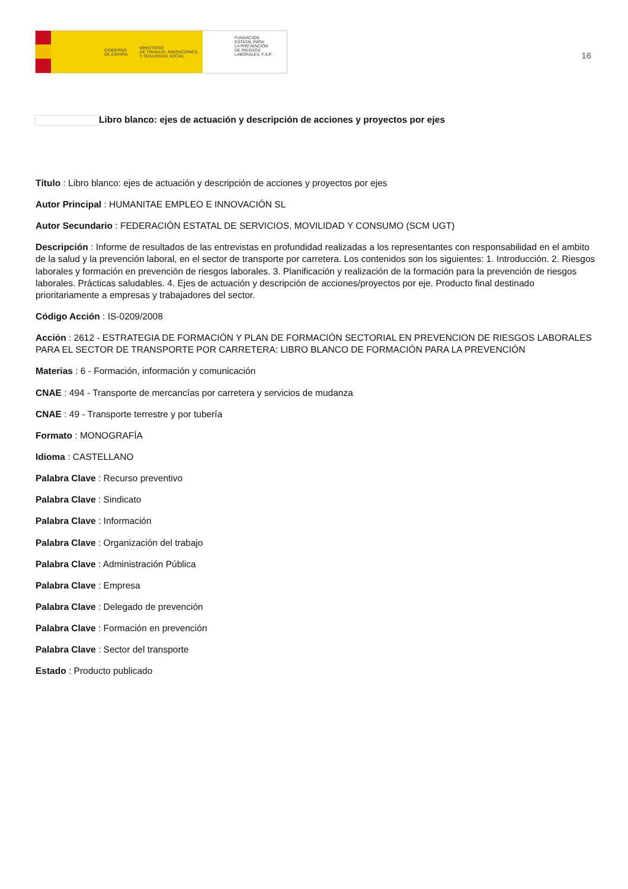GOBIERNO
DE ESPAÑA MINISTERIO
DE TRABAJO, MIGRACIONES
Y SEGURIDAD SOCIAL
FUNDACIÓN
ESTATAL PARA
LA PREVENCIÓN
DE RIESGOS
LABORALES, F.S.P.
16
Libro blanco: ejes de actuación y descripción de acciones y proyectos por ejes
Título : Libro blanco: ejes de actuación y descripción de acciones y proyectos por ejes
Autor Principal : HUMANITAE EMPLEO E INNOVACIÓN SL
Autor Secundario : FEDERACIÓN ESTATAL DE SERVICIOS, MOVILIDAD Y CONSUMO (SCM UGT)
Descripción : Informe de resultados de las entrevistas en profundidad realizadas a los representantes con responsabilidad en el ambito de la salud y la prevención laboral, en el sector de transporte por carretera. Los contenidos son los siguientes: 1. Introducción. 2. Riesgos laborales y formación en prevención de riesgos laborales. 3. Planificación y realización de la formación para la prevención de riesgos laborales. Prácticas saludables. 4. Ejes de actuación y descripción de acciones/proyectos por eje. Producto final destinado prioritariamente a empresas y trabajadores del sector.
Código Acción : IS-0209/2008
Acción : 2612 - ESTRATEGIA DE FORMACIÓN Y PLAN DE FORMACIÓN SECTORIAL EN PREVENCION DE RIESGOS LABORALES PARA EL SECTOR DE TRANSPORTE POR CARRETERA: LIBRO BLANCO DE FORMACIÓN PARA LA PREVENCIÓN
Materias : 6 - Formación, información y comunicación
CNAE : 494 - Transporte de mercancías por carretera y servicios de mudanza
CNAE : 49 - Transporte terrestre y por tubería
Formato : MONOGRAFÍA
Idioma : CASTELLANO
Palabra Clave : Recurso preventivo
Palabra Clave : Sindicato
Palabra Clave : Información
Palabra Clave : Organización del trabajo
Palabra Clave : Administración Pública
Palabra Clave : Empresa
Palabra Clave : Delegado de prevención
Palabra Clave : Formación en prevención
Palabra Clave : Sector del transporte
Estado : Producto publicado